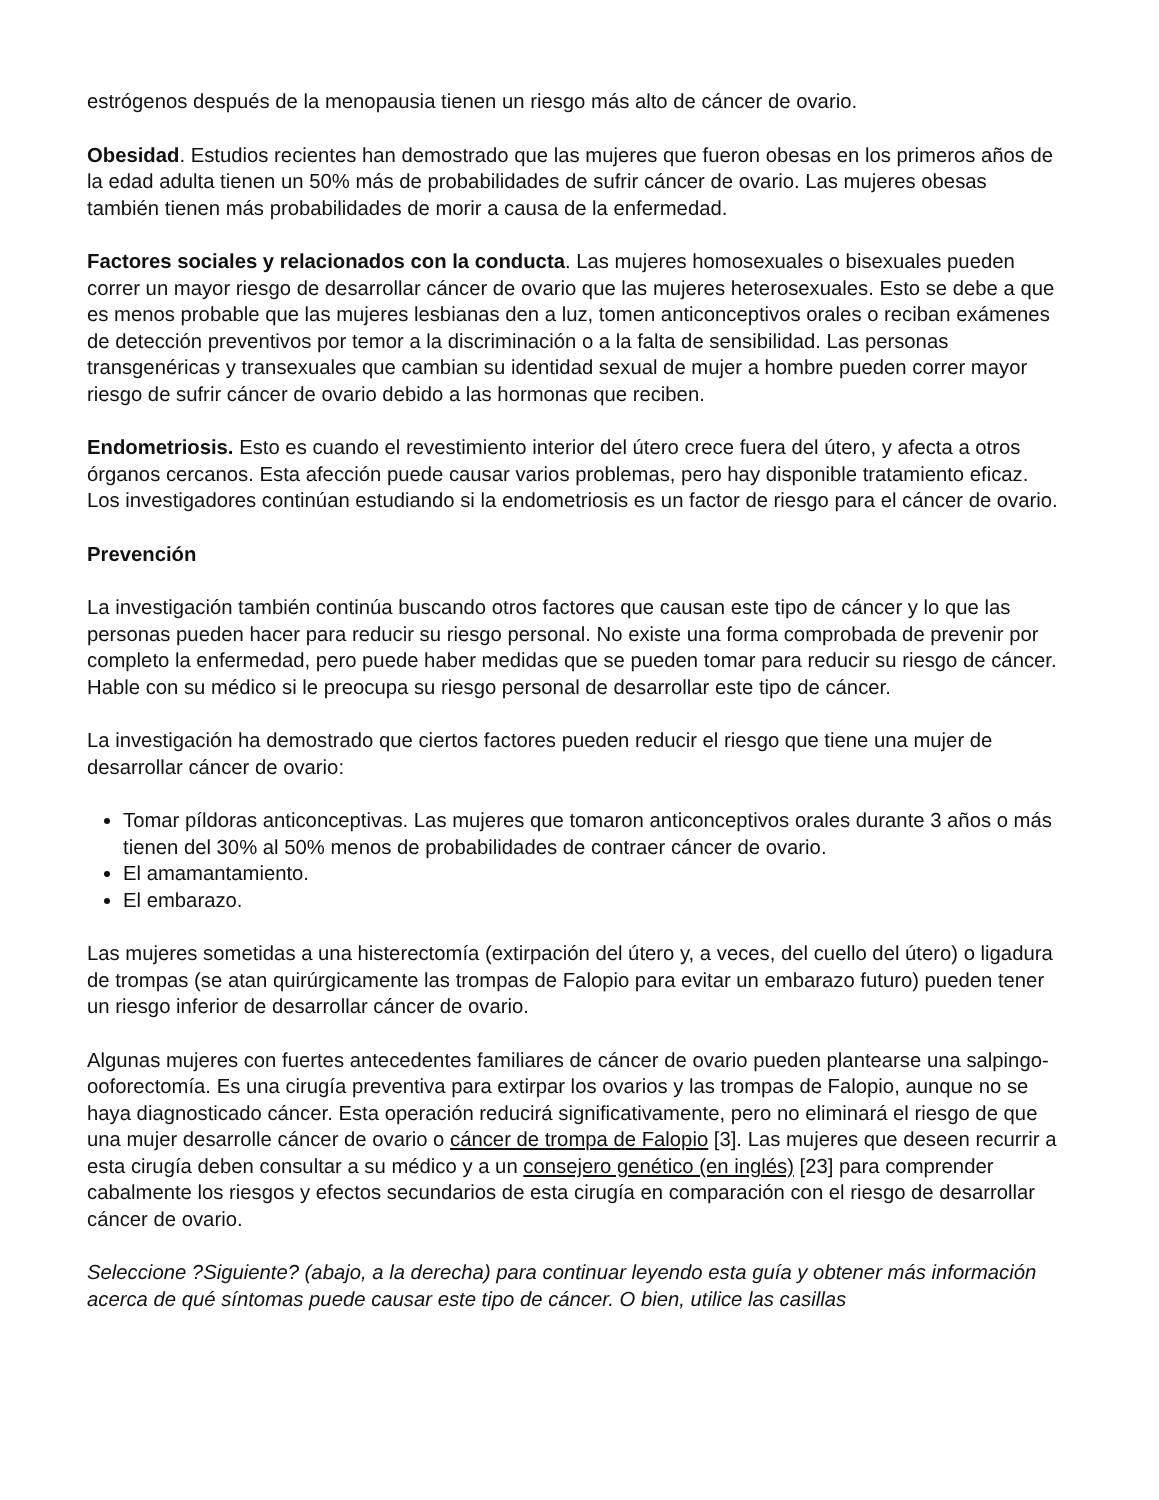estrógenos después de la menopausia tienen un riesgo más alto de cáncer de ovario.
Obesidad. Estudios recientes han demostrado que las mujeres que fueron obesas en los primeros años de la edad adulta tienen un 50% más de probabilidades de sufrir cáncer de ovario. Las mujeres obesas también tienen más probabilidades de morir a causa de la enfermedad.
Factores sociales y relacionados con la conducta. Las mujeres homosexuales o bisexuales pueden correr un mayor riesgo de desarrollar cáncer de ovario que las mujeres heterosexuales. Esto se debe a que es menos probable que las mujeres lesbianas den a luz, tomen anticonceptivos orales o reciban exámenes de detección preventivos por temor a la discriminación o a la falta de sensibilidad. Las personas transgenéricas y transexuales que cambian su identidad sexual de mujer a hombre pueden correr mayor riesgo de sufrir cáncer de ovario debido a las hormonas que reciben.
Endometriosis. Esto es cuando el revestimiento interior del útero crece fuera del útero, y afecta a otros órganos cercanos. Esta afección puede causar varios problemas, pero hay disponible tratamiento eficaz. Los investigadores continúan estudiando si la endometriosis es un factor de riesgo para el cáncer de ovario.
Prevención
La investigación también continúa buscando otros factores que causan este tipo de cáncer y lo que las personas pueden hacer para reducir su riesgo personal. No existe una forma comprobada de prevenir por completo la enfermedad, pero puede haber medidas que se pueden tomar para reducir su riesgo de cáncer. Hable con su médico si le preocupa su riesgo personal de desarrollar este tipo de cáncer.
La investigación ha demostrado que ciertos factores pueden reducir el riesgo que tiene una mujer de desarrollar cáncer de ovario:
Tomar píldoras anticonceptivas. Las mujeres que tomaron anticonceptivos orales durante 3 años o más tienen del 30% al 50% menos de probabilidades de contraer cáncer de ovario.
El amamantamiento.
El embarazo.
Las mujeres sometidas a una histerectomía (extirpación del útero y, a veces, del cuello del útero) o ligadura de trompas (se atan quirúrgicamente las trompas de Falopio para evitar un embarazo futuro) pueden tener un riesgo inferior de desarrollar cáncer de ovario.
Algunas mujeres con fuertes antecedentes familiares de cáncer de ovario pueden plantearse una salpingo-ooforectomía. Es una cirugía preventiva para extirpar los ovarios y las trompas de Falopio, aunque no se haya diagnosticado cáncer. Esta operación reducirá significativamente, pero no eliminará el riesgo de que una mujer desarrolle cáncer de ovario o cáncer de trompa de Falopio [3]. Las mujeres que deseen recurrir a esta cirugía deben consultar a su médico y a un consejero genético (en inglés) [23] para comprender cabalmente los riesgos y efectos secundarios de esta cirugía en comparación con el riesgo de desarrollar cáncer de ovario.
Seleccione ?Siguiente? (abajo, a la derecha) para continuar leyendo esta guía y obtener más información acerca de qué síntomas puede causar este tipo de cáncer. O bien, utilice las casillas